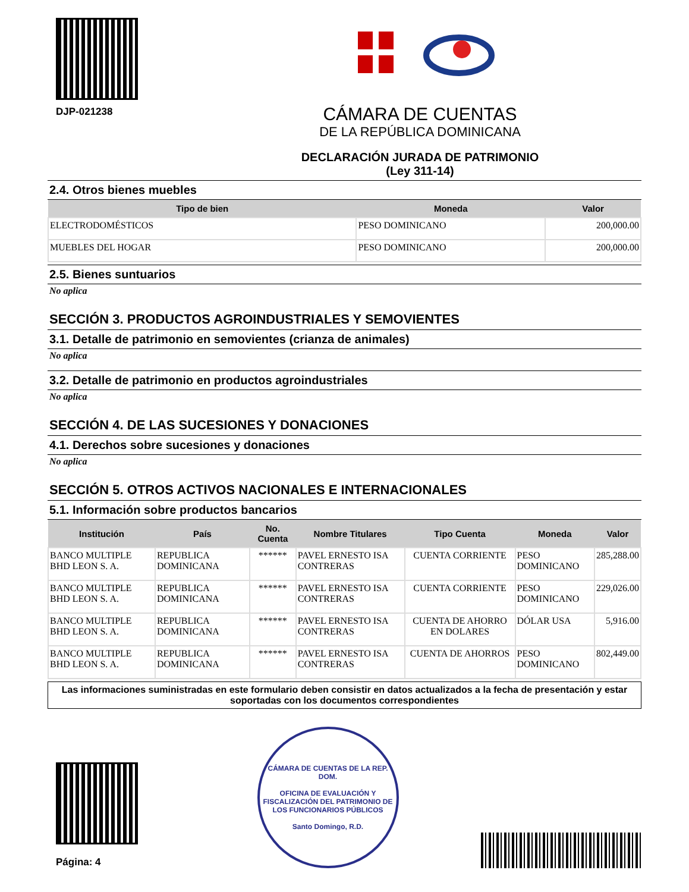DJP-021238
CÁMARA DE CUENTAS
DE LA REPÚBLICA DOMINICANA
DECLARACIÓN JURADA DE PATRIMONIO
(Ley 311-14)
2.4. Otros bienes muebles
| Tipo de bien | Moneda | Valor |
| --- | --- | --- |
| ELECTRODOMÉSTICOS | PESO DOMINICANO | 200,000.00 |
| MUEBLES DEL HOGAR | PESO DOMINICANO | 200,000.00 |
2.5. Bienes suntuarios
No aplica
SECCIÓN 3. PRODUCTOS AGROINDUSTRIALES Y SEMOVIENTES
3.1. Detalle de patrimonio en semovientes (crianza de animales)
No aplica
3.2. Detalle de patrimonio en productos agroindustriales
No aplica
SECCIÓN 4. DE LAS SUCESIONES Y DONACIONES
4.1. Derechos sobre sucesiones y donaciones
No aplica
SECCIÓN 5. OTROS ACTIVOS NACIONALES E INTERNACIONALES
5.1. Información sobre productos bancarios
| Institución | País | No. Cuenta | Nombre Titulares | Tipo Cuenta | Moneda | Valor |
| --- | --- | --- | --- | --- | --- | --- |
| BANCO MULTIPLE BHD LEON S. A. | REPUBLICA DOMINICANA | ****** | PAVEL ERNESTO ISA CONTRERAS | CUENTA CORRIENTE | PESO DOMINICANO | 285,288.00 |
| BANCO MULTIPLE BHD LEON S. A. | REPUBLICA DOMINICANA | ****** | PAVEL ERNESTO ISA CONTRERAS | CUENTA CORRIENTE | PESO DOMINICANO | 229,026.00 |
| BANCO MULTIPLE BHD LEON S. A. | REPUBLICA DOMINICANA | ****** | PAVEL ERNESTO ISA CONTRERAS | CUENTA DE AHORRO EN DOLARES | DÓLAR USA | 5,916.00 |
| BANCO MULTIPLE BHD LEON S. A. | REPUBLICA DOMINICANA | ****** | PAVEL ERNESTO ISA CONTRERAS | CUENTA DE AHORROS | PESO DOMINICANO | 802,449.00 |
Las informaciones suministradas en este formulario deben consistir en datos actualizados a la fecha de presentación y estar soportadas con los documentos correspondientes
Página: 4
CÁMARA DE CUENTAS DE LA REP. DOM.
OFICINA DE EVALUACIÓN Y FISCALIZACIÓN DEL PATRIMONIO DE LOS FUNCIONARIOS PÚBLICOS
Santo Domingo, R.D.